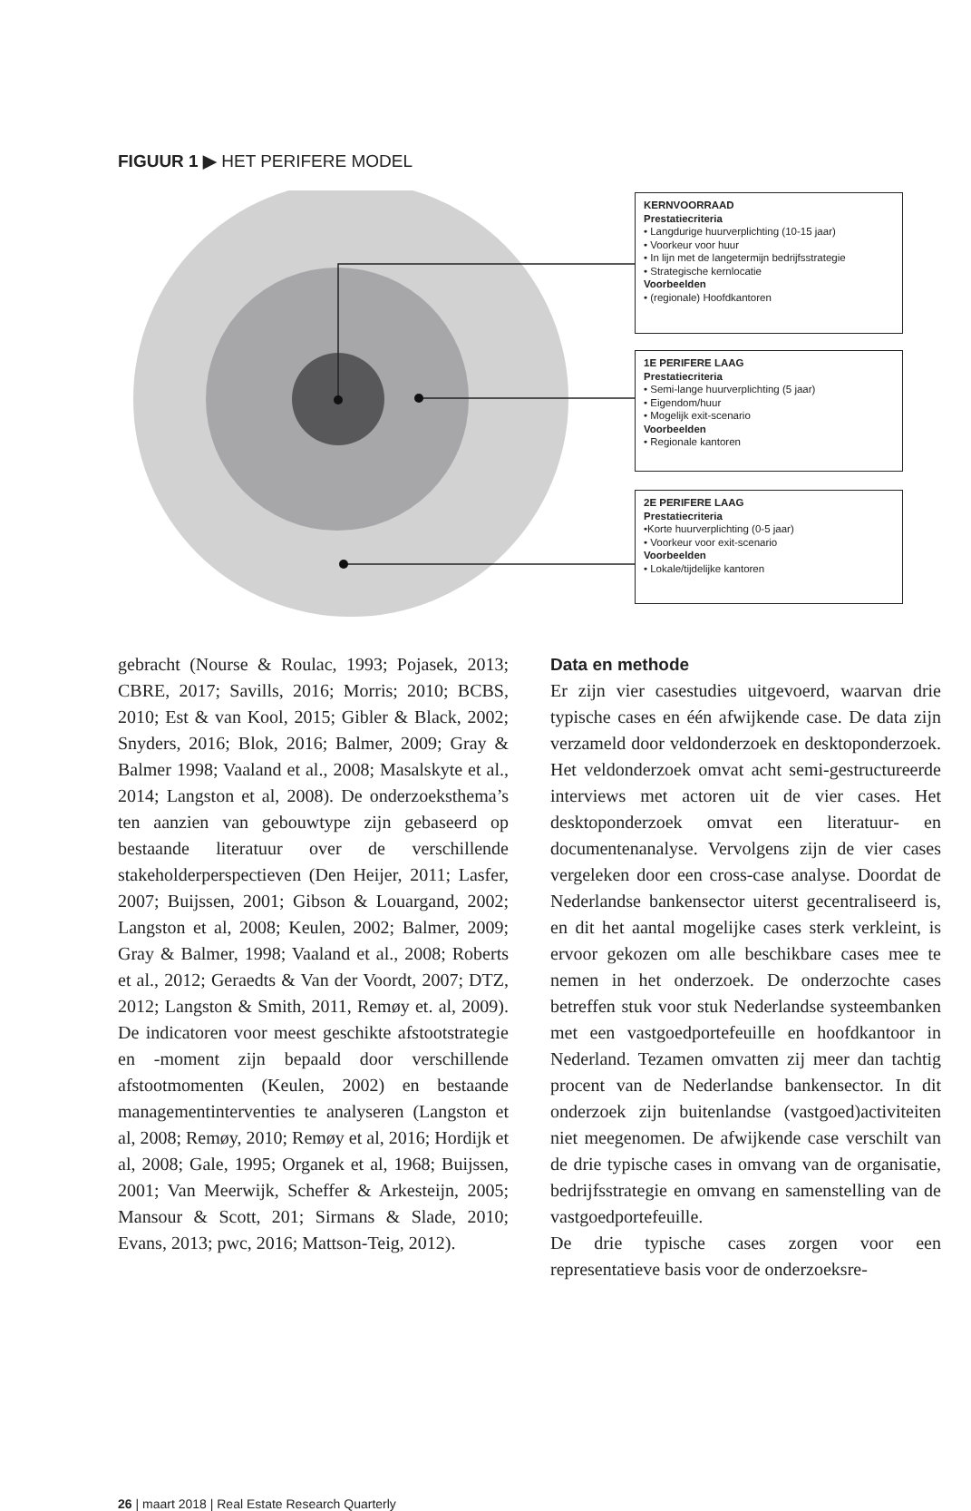FIGUUR 1 ▶ HET PERIFERE MODEL
KERNVOORRAAD
Prestatiecriteria
• Langdurige huurverplichting (10-15 jaar)
• Voorkeur voor huur
• In lijn met de langetermijn bedrijfsstrategie
• Strategische kernlocatie
Voorbeelden
• (regionale) Hoofdkantoren
1E PERIFERE LAAG
Prestatiecriteria
• Semi-lange huurverplichting (5 jaar)
• Eigendom/huur
• Mogelijk exit-scenario
Voorbeelden
• Regionale kantoren
2E PERIFERE LAAG
Prestatiecriteria
•Korte huurverplichting (0-5 jaar)
• Voorkeur voor exit-scenario
Voorbeelden
• Lokale/tijdelijke kantoren
gebracht (Nourse & Roulac, 1993; Pojasek, 2013; CBRE, 2017; Savills, 2016; Morris; 2010; BCBS, 2010; Est & van Kool, 2015; Gibler & Black, 2002; Snyders, 2016; Blok, 2016; Balmer, 2009; Gray & Balmer 1998; Vaaland et al., 2008; Masalskyte et al., 2014; Langston et al, 2008). De onderzoeksthema’s ten aanzien van gebouwtype zijn gebaseerd op bestaande literatuur over de verschillende stakeholderperspectieven (Den Heijer, 2011; Lasfer, 2007; Buijssen, 2001; Gibson & Louargand, 2002; Langston et al, 2008; Keulen, 2002; Balmer, 2009; Gray & Balmer, 1998; Vaaland et al., 2008; Roberts et al., 2012; Geraedts & Van der Voordt, 2007; DTZ, 2012; Langston & Smith, 2011, Remøy et. al, 2009). De indicatoren voor meest geschikte afstootstrategie en -moment zijn bepaald door verschillende afstootmomenten (Keulen, 2002) en bestaande managementinterventies te analyseren (Langston et al, 2008; Remøy, 2010; Remøy et al, 2016; Hordijk et al, 2008; Gale, 1995; Organek et al, 1968; Buijssen, 2001; Van Meerwijk, Scheffer & Arkesteijn, 2005; Mansour & Scott, 201; Sirmans & Slade, 2010; Evans, 2013; pwc, 2016; Mattson-Teig, 2012).
Data en methode
Er zijn vier casestudies uitgevoerd, waarvan drie typische cases en één afwijkende case. De data zijn verzameld door veldonderzoek en desktoponderzoek. Het veldonderzoek omvat acht semi-gestructureerde interviews met actoren uit de vier cases. Het desktoponderzoek omvat een literatuur- en documentenanalyse. Vervolgens zijn de vier cases vergeleken door een cross-case analyse. Doordat de Nederlandse bankensector uiterst gecentraliseerd is, en dit het aantal mogelijke cases sterk verkleint, is ervoor gekozen om alle beschikbare cases mee te nemen in het onderzoek. De onderzochte cases betreffen stuk voor stuk Nederlandse systeembanken met een vastgoedportefeuille en hoofdkantoor in Nederland. Tezamen omvatten zij meer dan tachtig procent van de Nederlandse bankensector. In dit onderzoek zijn buitenlandse (vastgoed)activiteiten niet meegenomen. De afwijkende case verschilt van de drie typische cases in omvang van de organisatie, bedrijfsstrategie en omvang en samenstelling van de vastgoedportefeuille.
De drie typische cases zorgen voor een representatieve basis voor de onderzoeksre-
26 | maart 2018 | Real Estate Research Quarterly